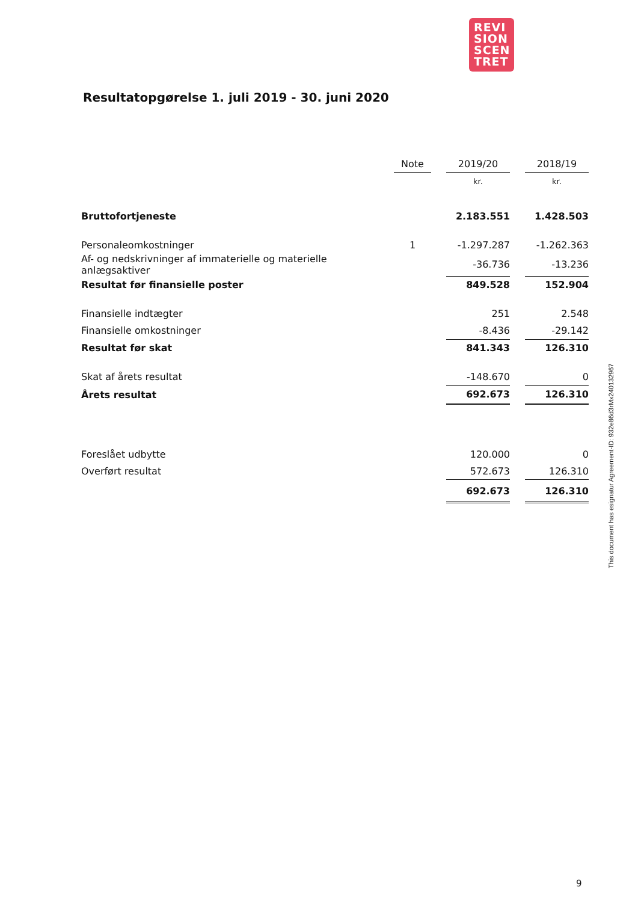REVI
SION
SCEN
TRET
Resultatopgørelse 1. juli 2019 - 30. juni 2020
| | Note | | 2019/20 | | 2018/19 |
| --- | --- | --- | --- | --- | --- |
| | | | kr. | | kr. |
| Bruttofortjeneste | | | 2.183.551 | | 1.428.503 |
| Personaleomkostninger | 1 | | -1.297.287 | | -1.262.363 |
| Af- og nedskrivninger af immaterielle og materielle anlægsaktiver | | | -36.736 | | -13.236 |
| Resultat før finansielle poster | | | 849.528 | | 152.904 |
| Finansielle indtægter | | | 251 | | 2.548 |
| Finansielle omkostninger | | | -8.436 | | -29.142 |
| Resultat før skat | | | 841.343 | | 126.310 |
| Skat af årets resultat | | | -148.670 | | 0 |
| Årets resultat | | | 692.673 | | 126.310 |
| Foreslået udbytte | | | 120.000 | | 0 |
| Overført resultat | | | 572.673 | | 126.310 |
| | | | 692.673 | | 126.310 |
This document has esignatur Agreement-ID: 932e86d3rMx240132967
9